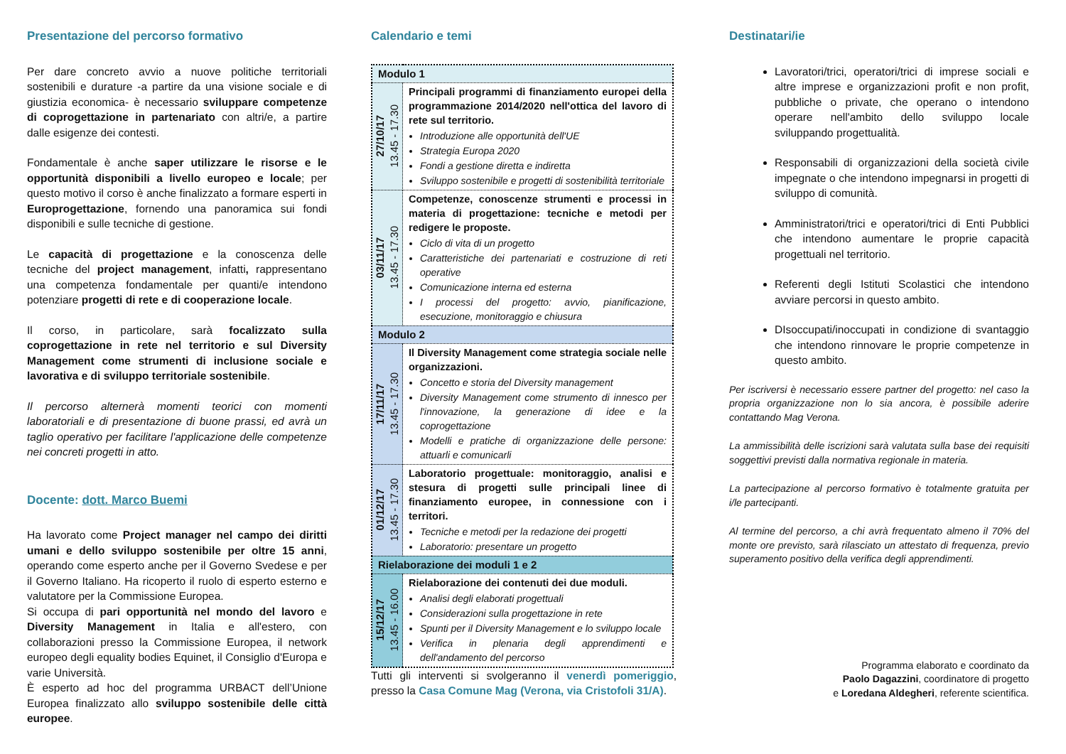Presentazione del percorso formativo
Per dare concreto avvio a nuove politiche territoriali sostenibili e durature -a partire da una visione sociale e di giustizia economica- è necessario sviluppare competenze di coprogettazione in partenariato con altri/e, a partire dalle esigenze dei contesti.
Fondamentale è anche saper utilizzare le risorse e le opportunità disponibili a livello europeo e locale; per questo motivo il corso è anche finalizzato a formare esperti in Europrogettazione, fornendo una panoramica sui fondi disponibili e sulle tecniche di gestione.
Le capacità di progettazione e la conoscenza delle tecniche del project management, infatti, rappresentano una competenza fondamentale per quanti/e intendono potenziare progetti di rete e di cooperazione locale.
Il corso, in particolare, sarà focalizzato sulla coprogettazione in rete nel territorio e sul Diversity Management come strumenti di inclusione sociale e lavorativa e di sviluppo territoriale sostenibile.
Il percorso alternerà momenti teorici con momenti laboratoriali e di presentazione di buone prassi, ed avrà un taglio operativo per facilitare l'applicazione delle competenze nei concreti progetti in atto.
Docente: dott. Marco Buemi
Ha lavorato come Project manager nel campo dei diritti umani e dello sviluppo sostenibile per oltre 15 anni, operando come esperto anche per il Governo Svedese e per il Governo Italiano. Ha ricoperto il ruolo di esperto esterno e valutatore per la Commissione Europea.
Si occupa di pari opportunità nel mondo del lavoro e Diversity Management in Italia e all'estero, con collaborazioni presso la Commissione Europea, il network europeo degli equality bodies Equinet, il Consiglio d'Europa e varie Università.
È esperto ad hoc del programma URBACT dell’Unione Europea finalizzato allo sviluppo sostenibile delle città europee.
Calendario e temi
| Modulo 1 | |
| 27/10/17 13.45 - 17.30 | Principali programmi di finanziamento europei della programmazione 2014/2020 nell'ottica del lavoro di rete sul territorio. Introduzione alle opportunità dell'UE Strategia Europa 2020 Fondi a gestione diretta e indiretta Sviluppo sostenibile e progetti di sostenibilità territoriale |
| 03/11/17 13.45 - 17.30 | Competenze, conoscenze strumenti e processi in materia di progettazione: tecniche e metodi per redigere le proposte. Ciclo di vita di un progetto Caratteristiche dei partenariati e costruzione di reti operative Comunicazione interna ed esterna I processi del progetto: avvio, pianificazione, esecuzione, monitoraggio e chiusura |
| Modulo 2 | |
| 17/11/17 13.45 - 17.30 | Il Diversity Management come strategia sociale nelle organizzazioni. Concetto e storia del Diversity management Diversity Management come strumento di innesco per l'innovazione, la generazione di idee e la coprogettazione Modelli e pratiche di organizzazione delle persone: attuarli e comunicarli |
| 01/12/17 13.45 - 17.30 | Laboratorio progettuale: monitoraggio, analisi e stesura di progetti sulle principali linee di finanziamento europee, in connessione con i territori. Tecniche e metodi per la redazione dei progetti Laboratorio: presentare un progetto |
| Rielaborazione dei moduli 1 e 2 | |
| 15/12/17 13.45 - 16.00 | Rielaborazione dei contenuti dei due moduli. Analisi degli elaborati progettuali Considerazioni sulla progettazione in rete Spunti per il Diversity Management e lo sviluppo locale Verifica in plenaria degli apprendimenti e dell'andamento del percorso |
Tutti gli interventi si svolgeranno il venerdì pomeriggio, presso la Casa Comune Mag (Verona, via Cristofoli 31/A).
Destinatari/ie
Lavoratori/trici, operatori/trici di imprese sociali e altre imprese e organizzazioni profit e non profit, pubbliche o private, che operano o intendono operare nell'ambito dello sviluppo locale sviluppando progettualità.
Responsabili di organizzazioni della società civile impegnate o che intendono impegnarsi in progetti di sviluppo di comunità.
Amministratori/trici e operatori/trici di Enti Pubblici che intendono aumentare le proprie capacità progettuali nel territorio.
Referenti degli Istituti Scolastici che intendono avviare percorsi in questo ambito.
DIsoccupati/inoccupati in condizione di svantaggio che intendono rinnovare le proprie competenze in questo ambito.
Per iscriversi è necessario essere partner del progetto: nel caso la propria organizzazione non lo sia ancora, è possibile aderire contattando Mag Verona.
La ammissibilità delle iscrizioni sarà valutata sulla base dei requisiti soggettivi previsti dalla normativa regionale in materia.
La partecipazione al percorso formativo è totalmente gratuita per i/le partecipanti.
Al termine del percorso, a chi avrà frequentato almeno il 70% del monte ore previsto, sarà rilasciato un attestato di frequenza, previo superamento positivo della verifica degli apprendimenti.
Programma elaborato e coordinato da
Paolo Dagazzini, coordinatore di progetto
e Loredana Aldegheri, referente scientifica.